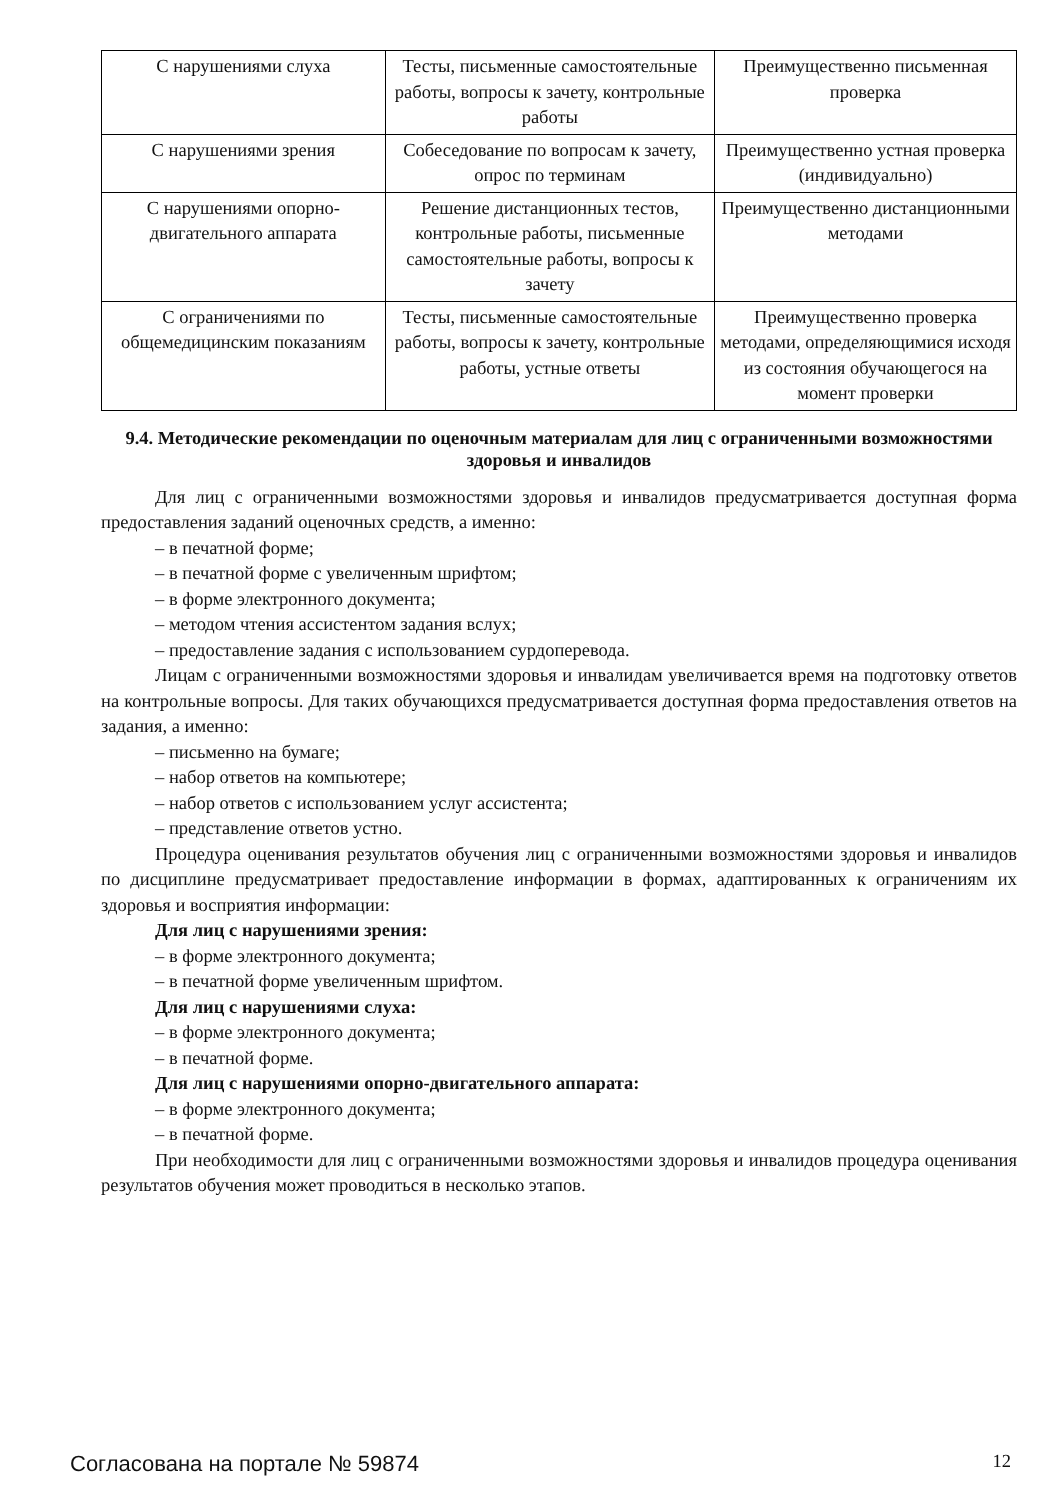| С нарушениями слуха | Тесты, письменные самостоятельные работы, вопросы к зачету, контрольные работы | Преимущественно письменная проверка |
| С нарушениями зрения | Собеседование по вопросам к зачету, опрос по терминам | Преимущественно устная проверка (индивидуально) |
| С нарушениями опорно-двигательного аппарата | Решение дистанционных тестов, контрольные работы, письменные самостоятельные работы, вопросы к зачету | Преимущественно дистанционными методами |
| С ограничениями по общемедицинским показаниям | Тесты, письменные самостоятельные работы, вопросы к зачету, контрольные работы, устные ответы | Преимущественно проверка методами, определяющимися исходя из состояния обучающегося на момент проверки |
9.4. Методические рекомендации по оценочным материалам для лиц с ограниченными возможностями здоровья и инвалидов
Для лиц с ограниченными возможностями здоровья и инвалидов предусматривается доступная форма предоставления заданий оценочных средств, а именно:
– в печатной форме;
– в печатной форме с увеличенным шрифтом;
– в форме электронного документа;
– методом чтения ассистентом задания вслух;
– предоставление задания с использованием сурдоперевода.
Лицам с ограниченными возможностями здоровья и инвалидам увеличивается время на подготовку ответов на контрольные вопросы. Для таких обучающихся предусматривается доступная форма предоставления ответов на задания, а именно:
– письменно на бумаге;
– набор ответов на компьютере;
– набор ответов с использованием услуг ассистента;
– представление ответов устно.
Процедура оценивания результатов обучения лиц с ограниченными возможностями здоровья и инвалидов по дисциплине предусматривает предоставление информации в формах, адаптированных к ограничениям их здоровья и восприятия информации:
Для лиц с нарушениями зрения:
– в форме электронного документа;
– в печатной форме увеличенным шрифтом.
Для лиц с нарушениями слуха:
– в форме электронного документа;
– в печатной форме.
Для лиц с нарушениями опорно-двигательного аппарата:
– в форме электронного документа;
– в печатной форме.
При необходимости для лиц с ограниченными возможностями здоровья и инвалидов процедура оценивания результатов обучения может проводиться в несколько этапов.
Согласована на портале № 59874 12